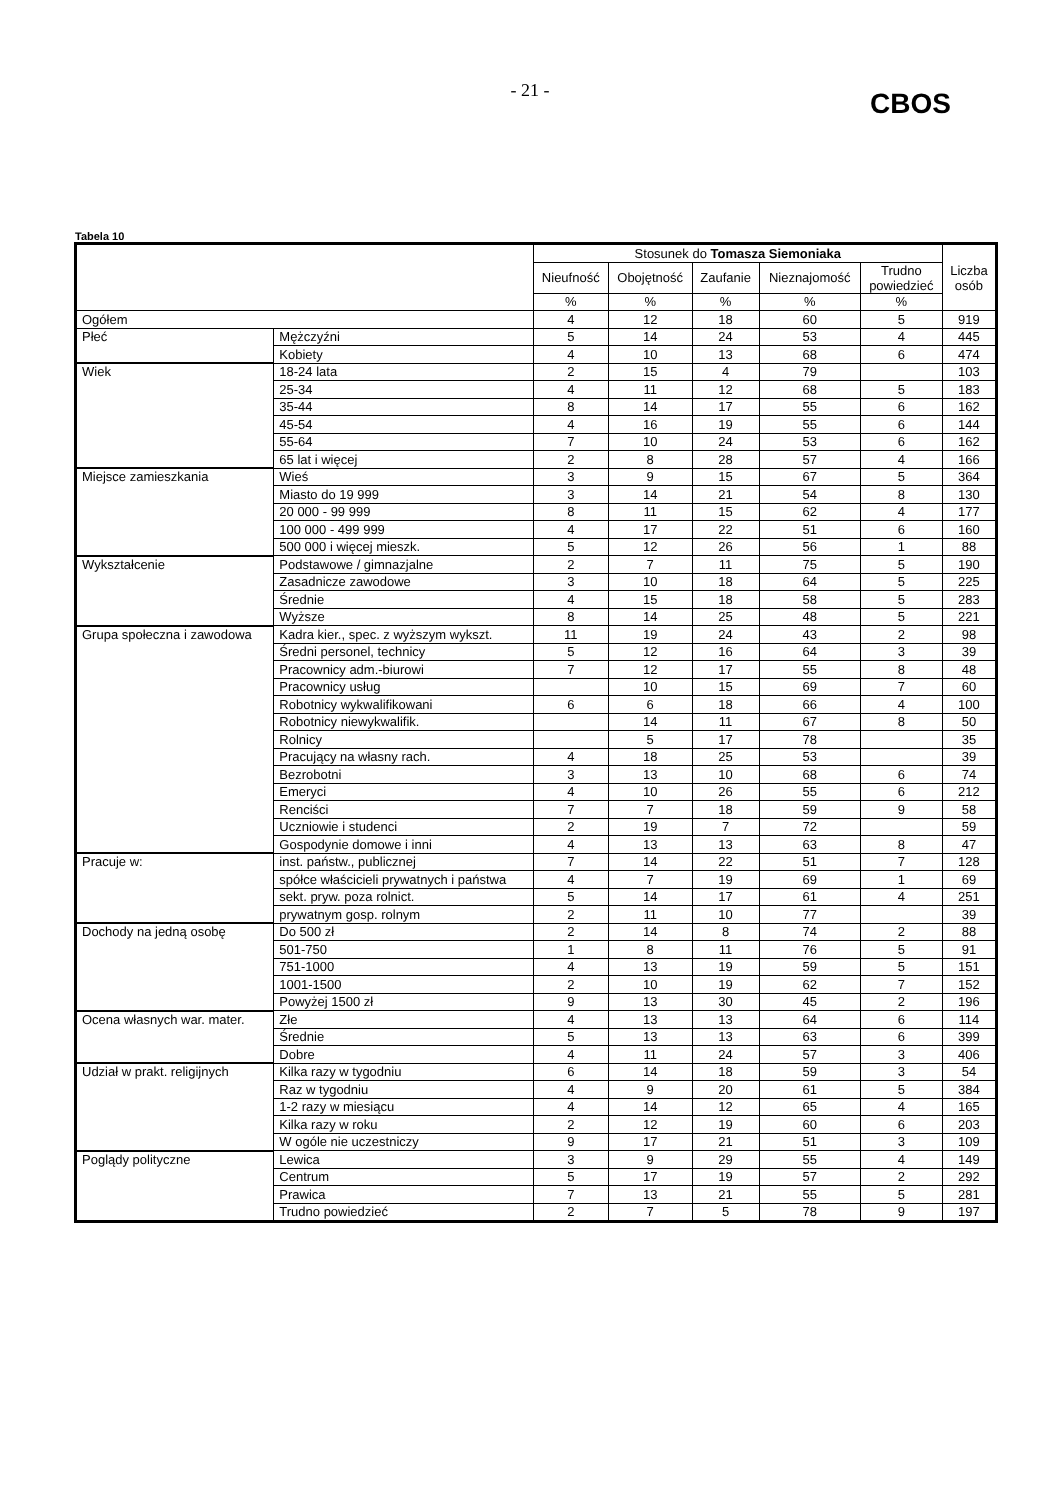- 21 -
CBOS
Tabela 10
| | | Stosunek do Tomasza Siemoniaka | | | | | Liczba osób |
| --- | --- | --- | --- | --- | --- | --- | --- |
| | | Nieufność | Obojętność | Zaufanie | Nieznajomość | Trudno powiedzieć | |
| | | % | % | % | % | % | |
| Ogółem | | 4 | 12 | 18 | 60 | 5 | 919 |
| Płeć | Mężczyźni | 5 | 14 | 24 | 53 | 4 | 445 |
| | Kobiety | 4 | 10 | 13 | 68 | 6 | 474 |
| Wiek | 18-24 lata | 2 | 15 | 4 | 79 | | 103 |
| | 25-34 | 4 | 11 | 12 | 68 | 5 | 183 |
| | 35-44 | 8 | 14 | 17 | 55 | 6 | 162 |
| | 45-54 | 4 | 16 | 19 | 55 | 6 | 144 |
| | 55-64 | 7 | 10 | 24 | 53 | 6 | 162 |
| | 65 lat i więcej | 2 | 8 | 28 | 57 | 4 | 166 |
| Miejsce zamieszkania | Wieś | 3 | 9 | 15 | 67 | 5 | 364 |
| | Miasto do 19 999 | 3 | 14 | 21 | 54 | 8 | 130 |
| | 20 000 - 99 999 | 8 | 11 | 15 | 62 | 4 | 177 |
| | 100 000 - 499 999 | 4 | 17 | 22 | 51 | 6 | 160 |
| | 500 000 i więcej mieszk. | 5 | 12 | 26 | 56 | 1 | 88 |
| Wykształcenie | Podstawowe / gimnazjalne | 2 | 7 | 11 | 75 | 5 | 190 |
| | Zasadnicze zawodowe | 3 | 10 | 18 | 64 | 5 | 225 |
| | Średnie | 4 | 15 | 18 | 58 | 5 | 283 |
| | Wyższe | 8 | 14 | 25 | 48 | 5 | 221 |
| Grupa społeczna i zawodowa | Kadra kier., spec. z wyższym wykszt. | 11 | 19 | 24 | 43 | 2 | 98 |
| | Średni personel, technicy | 5 | 12 | 16 | 64 | 3 | 39 |
| | Pracownicy adm.-biurowi | 7 | 12 | 17 | 55 | 8 | 48 |
| | Pracownicy usług | | 10 | 15 | 69 | 7 | 60 |
| | Robotnicy wykwalifikowani | 6 | 6 | 18 | 66 | 4 | 100 |
| | Robotnicy niewykwalifik. | | 14 | 11 | 67 | 8 | 50 |
| | Rolnicy | | 5 | 17 | 78 | | 35 |
| | Pracujący na własny rach. | 4 | 18 | 25 | 53 | | 39 |
| | Bezrobotni | 3 | 13 | 10 | 68 | 6 | 74 |
| | Emeryci | 4 | 10 | 26 | 55 | 6 | 212 |
| | Renciści | 7 | 7 | 18 | 59 | 9 | 58 |
| | Uczniowie i studenci | 2 | 19 | 7 | 72 | | 59 |
| | Gospodynie domowe i inni | 4 | 13 | 13 | 63 | 8 | 47 |
| Pracuje w: | inst. państw., publicznej | 7 | 14 | 22 | 51 | 7 | 128 |
| | spółce właścicieli prywatnych i państwa | 4 | 7 | 19 | 69 | 1 | 69 |
| | sekt. pryw. poza rolnict. | 5 | 14 | 17 | 61 | 4 | 251 |
| | prywatnym gosp. rolnym | 2 | 11 | 10 | 77 | | 39 |
| Dochody na jedną osobę | Do 500 zł | 2 | 14 | 8 | 74 | 2 | 88 |
| | 501-750 | 1 | 8 | 11 | 76 | 5 | 91 |
| | 751-1000 | 4 | 13 | 19 | 59 | 5 | 151 |
| | 1001-1500 | 2 | 10 | 19 | 62 | 7 | 152 |
| | Powyżej 1500 zł | 9 | 13 | 30 | 45 | 2 | 196 |
| Ocena własnych war. mater. | Złe | 4 | 13 | 13 | 64 | 6 | 114 |
| | Średnie | 5 | 13 | 13 | 63 | 6 | 399 |
| | Dobre | 4 | 11 | 24 | 57 | 3 | 406 |
| Udział w prakt. religijnych | Kilka razy w tygodniu | 6 | 14 | 18 | 59 | 3 | 54 |
| | Raz w tygodniu | 4 | 9 | 20 | 61 | 5 | 384 |
| | 1-2 razy w miesiącu | 4 | 14 | 12 | 65 | 4 | 165 |
| | Kilka razy w roku | 2 | 12 | 19 | 60 | 6 | 203 |
| | W ogóle nie uczestniczy | 9 | 17 | 21 | 51 | 3 | 109 |
| Poglądy polityczne | Lewica | 3 | 9 | 29 | 55 | 4 | 149 |
| | Centrum | 5 | 17 | 19 | 57 | 2 | 292 |
| | Prawica | 7 | 13 | 21 | 55 | 5 | 281 |
| | Trudno powiedzieć | 2 | 7 | 5 | 78 | 9 | 197 |